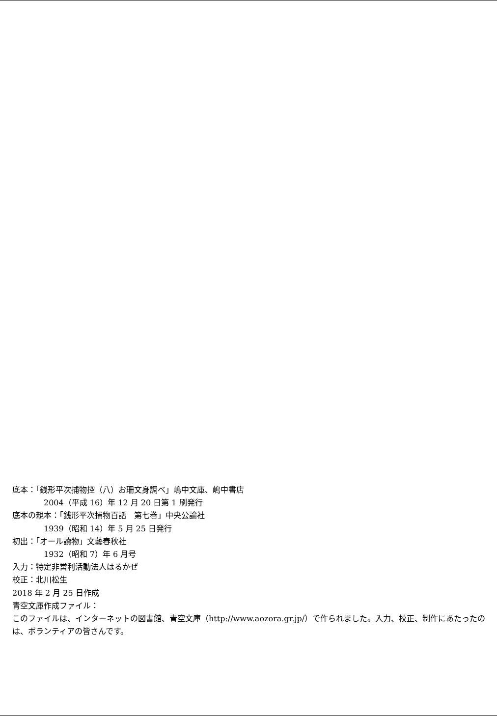底本：「銭形平次捕物控（八）お珊文身調べ」嶋中文庫、嶋中書店
2004（平成 16）年 12 月 20 日第 1 刷発行
底本の親本：「銭形平次捕物百話　第七巻」中央公論社
1939（昭和 14）年 5 月 25 日発行
初出：「オール讀物」文藝春秋社
1932（昭和 7）年 6 月号
入力：特定非営利活動法人はるかぜ
校正：北川松生
2018 年 2 月 25 日作成
青空文庫作成ファイル：
このファイルは、インターネットの図書館、青空文庫（http://www.aozora.gr.jp/）で作られました。入力、校正、制作にあたったのは、ボランティアの皆さんです。